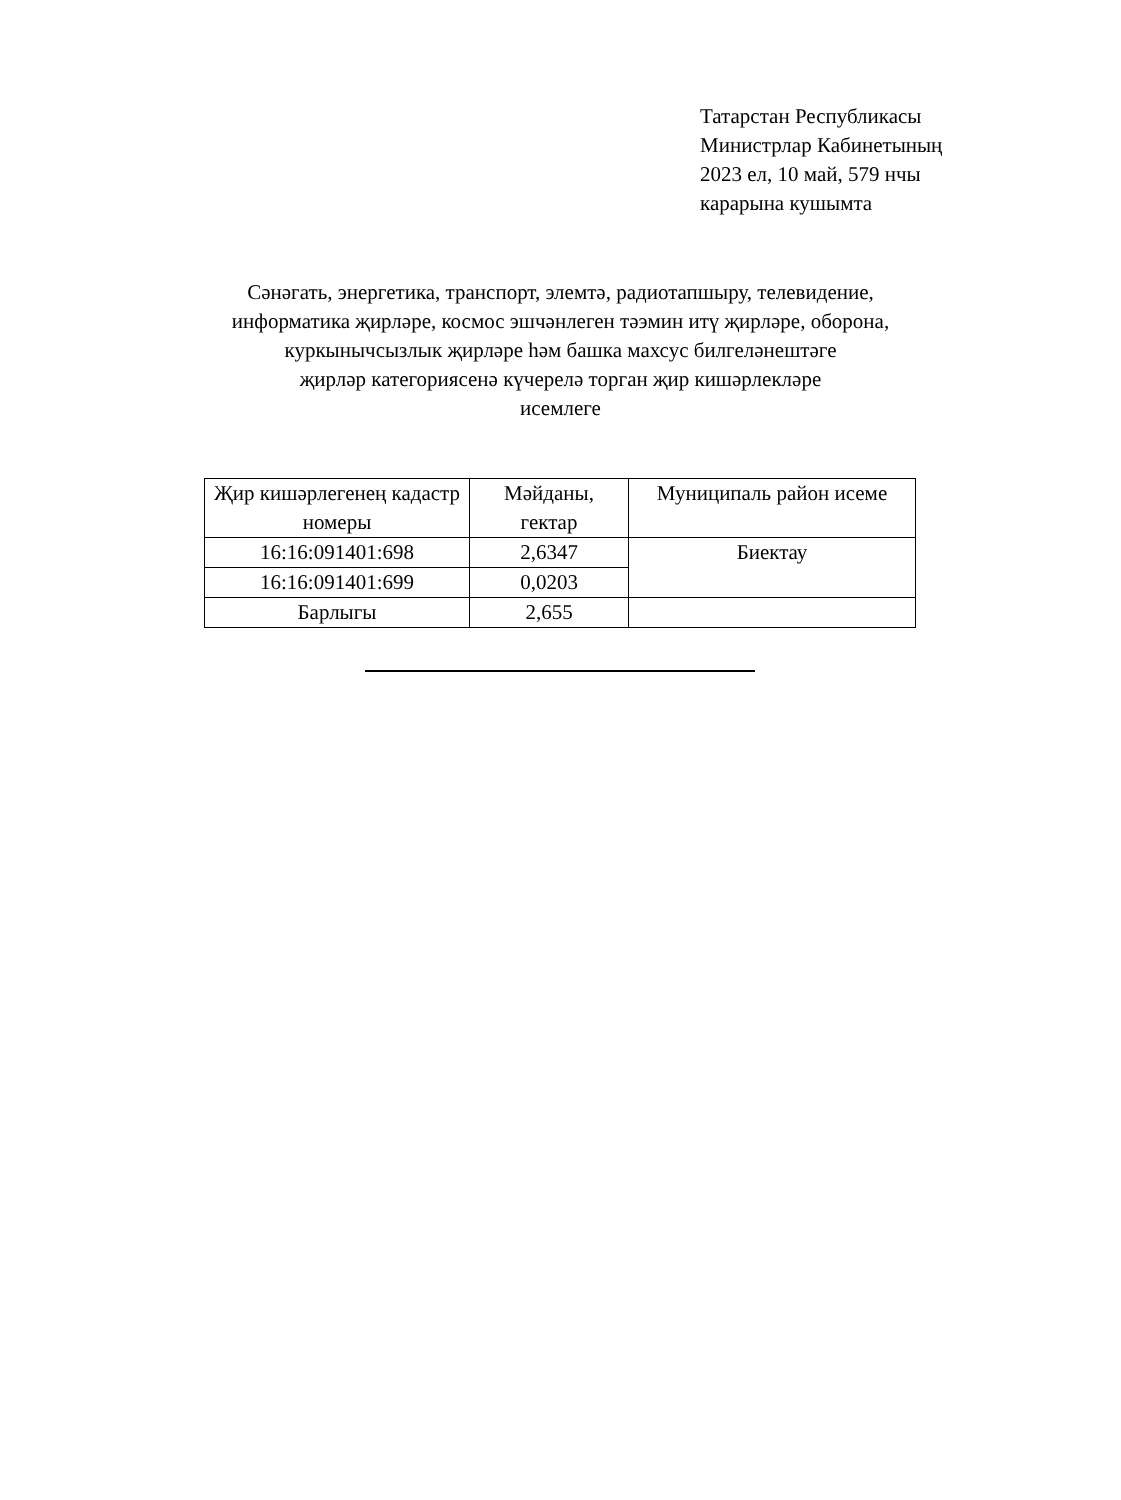Татарстан Республикасы
Министрлар Кабинетының
2023 ел, 10 май, 579 нчы
карарына кушымта
Сәнәгать, энергетика, транспорт, элемтә, радиотапшыру, телевидение,
информатика җирләре, космос эшчәнлеген тәэмин итү җирләре, оборона,
куркынычсызлык җирләре һәм башка махсус билгеләнештәге
җирләр категориясенә күчерелә торган җир кишәрлекләре
исемлеге
| Җир кишәрлегенең кадастр номеры | Мәйданы, гектар | Муниципаль район исеме |
| --- | --- | --- |
| 16:16:091401:698 | 2,6347 | Биектау |
| 16:16:091401:699 | 0,0203 | |
| Барлыгы | 2,655 | |